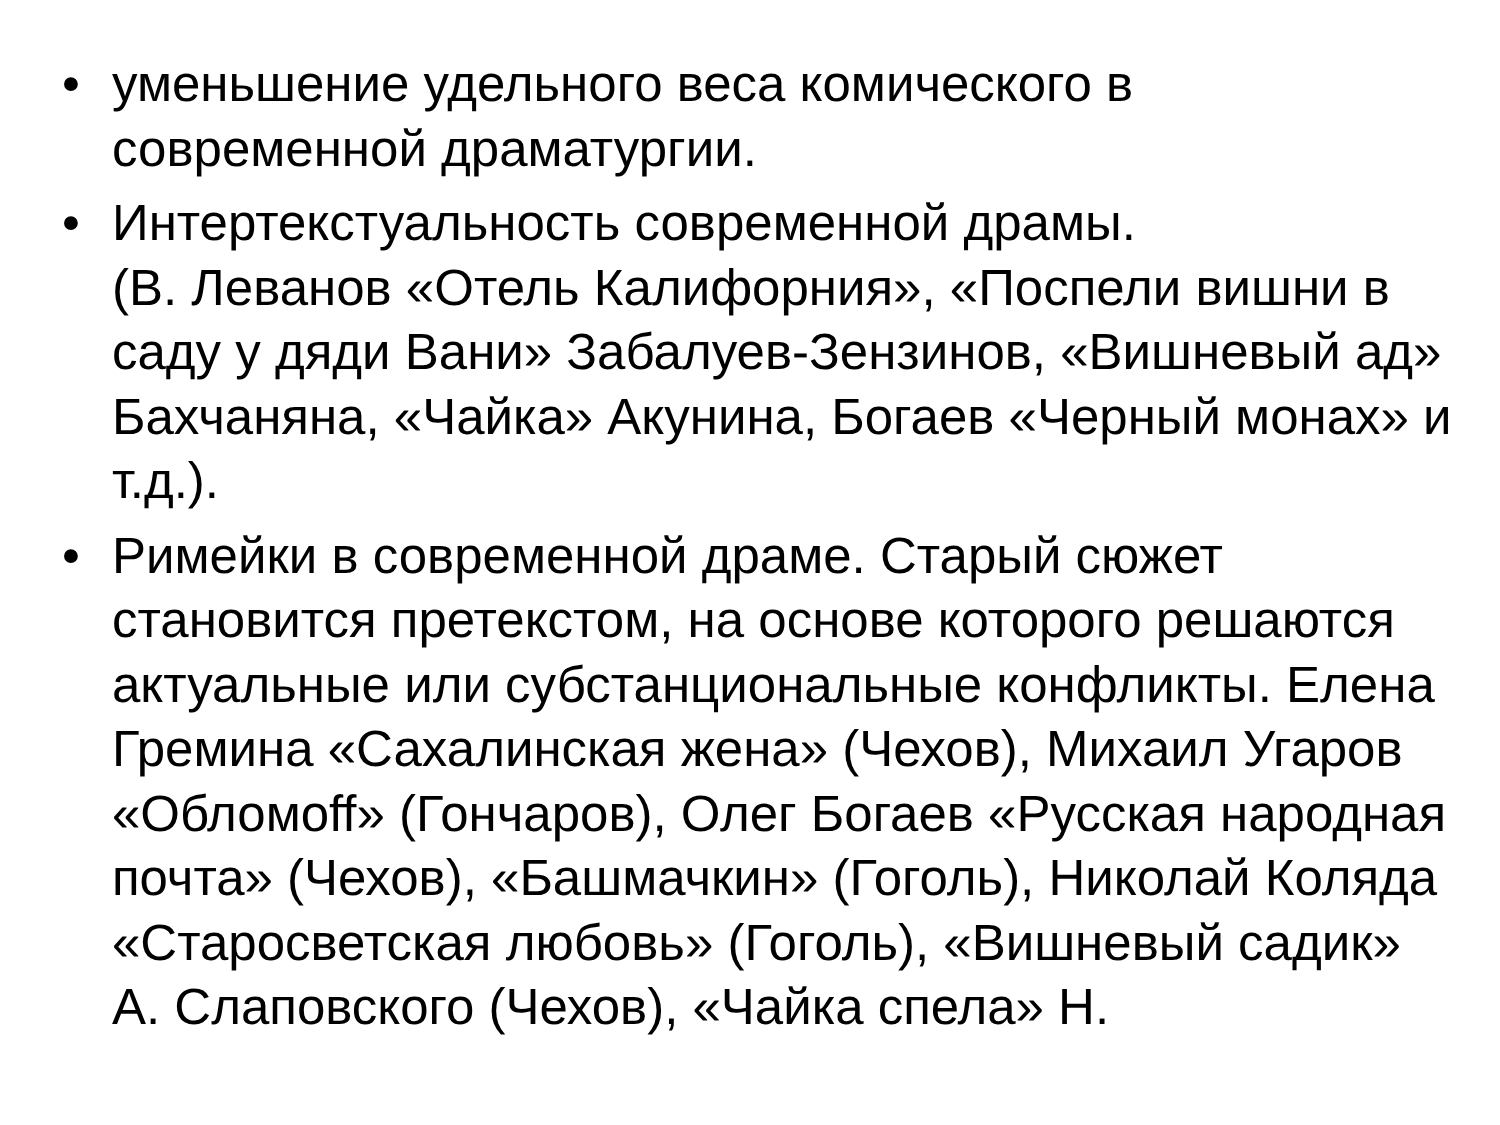• уменьшение удельного веса комического в современной драматургии.
• Интертекстуальность современной драмы.
(В. Леванов «Отель Калифорния», «Поспели вишни в саду у дяди Вани» Забалуев-Зензинов, «Вишневый ад» Бахчаняна, «Чайка» Акунина, Богаев «Черный монах» и т.д.).
• Римейки в современной драме. Старый сюжет становится претекстом, на основе которого решаются актуальные или субстанциональные конфликты. Елена Гремина «Сахалинская жена» (Чехов), Михаил Угаров «Обломoff» (Гончаров), Олег Богаев «Русская народная почта» (Чехов), «Башмачкин» (Гоголь), Николай Коляда «Старосветская любовь» (Гоголь), «Вишневый садик» А. Слаповского (Чехов), «Чайка спела» Н.